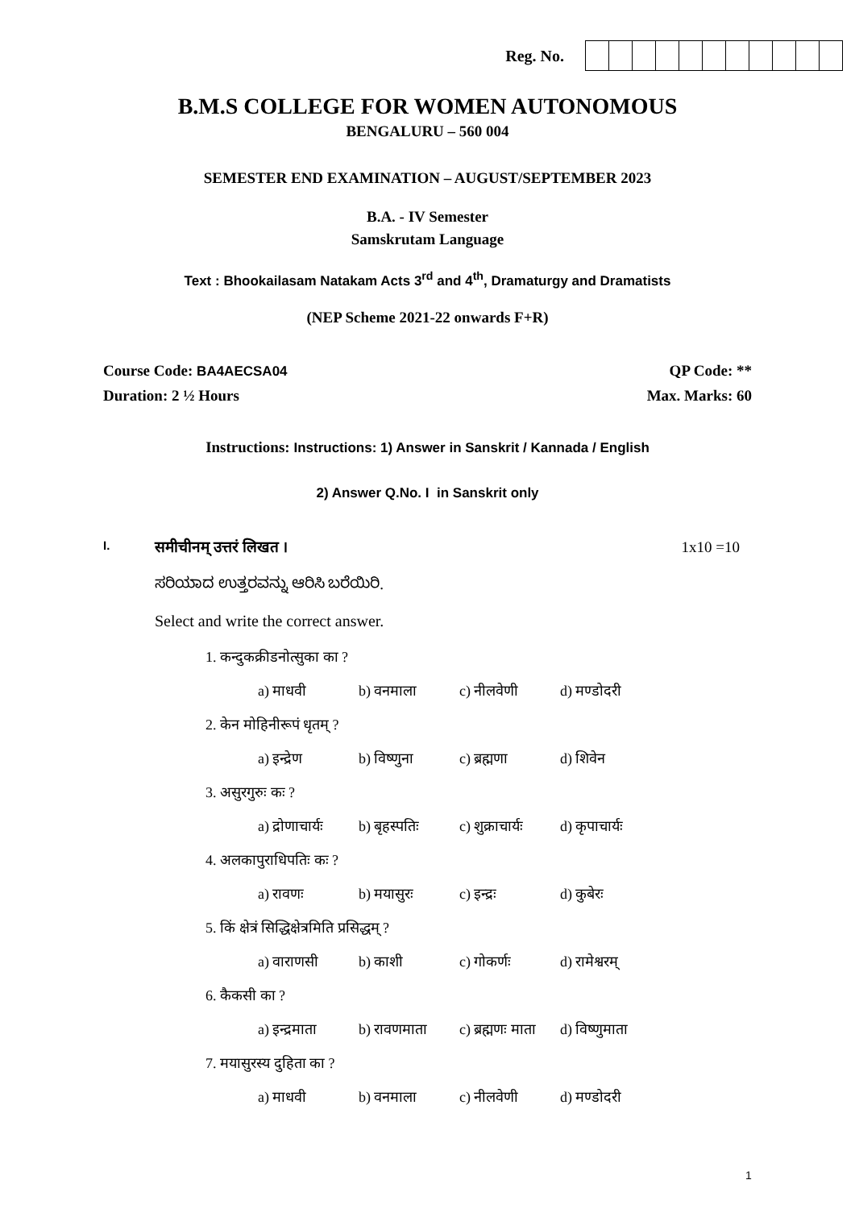Reg. No.
B.M.S COLLEGE FOR WOMEN AUTONOMOUS
BENGALURU – 560 004
SEMESTER END EXAMINATION – AUGUST/SEPTEMBER 2023
B.A. - IV Semester
Samskrutam Language
Text : Bhookailasam Natakam Acts 3<sup>rd</sup> and 4<sup>th</sup>, Dramaturgy and Dramatists
(NEP Scheme 2021-22 onwards F+R)
Course Code: BA4AECSA04 QP Code: **
Duration: 2 ½ Hours Max. Marks: 60
Instructions: Instructions: 1) Answer in Sanskrit / Kannada / English
2) Answer Q.No. I in Sanskrit only
I. समीचीनम् उत्तरं लिखत । 1x10 =10
ಸರಿಯಾದ ಉತ್ತರವನ್ನು ಆರಿಸಿ ಬರೆಯಿರಿ.
Select and write the correct answer.
1. कन्दुकक्रीडनोत्सुका का ?
a) माधवी b) वनमाला c) नीलवेणी d) मण्डोदरी
2. केन मोहिनीरूपं धृतम् ?
a) इन्द्रेण b) विष्णुना c) ब्रह्मणा d) शिवेन
3. असुरगुरुः कः ?
a) द्रोणाचार्यः b) बृहस्पतिः c) शुक्राचार्यः d) कृपाचार्यः
4. अलकापुराधिपतिः कः ?
a) रावणः b) मयासुरः c) इन्द्रः d) कुबेरः
5. किं क्षेत्रं सिद्धिक्षेत्रमिति प्रसिद्धम् ?
a) वाराणसी b) काशी c) गोकर्णः d) रामेश्वरम्
6. कैकसी का ?
a) इन्द्रमाता b) रावणमाता c) ब्रह्मणः माता d) विष्णुमाता
7. मयासुरस्य दुहिता का ?
a) माधवी b) वनमाला c) नीलवेणी d) मण्डोदरी
1